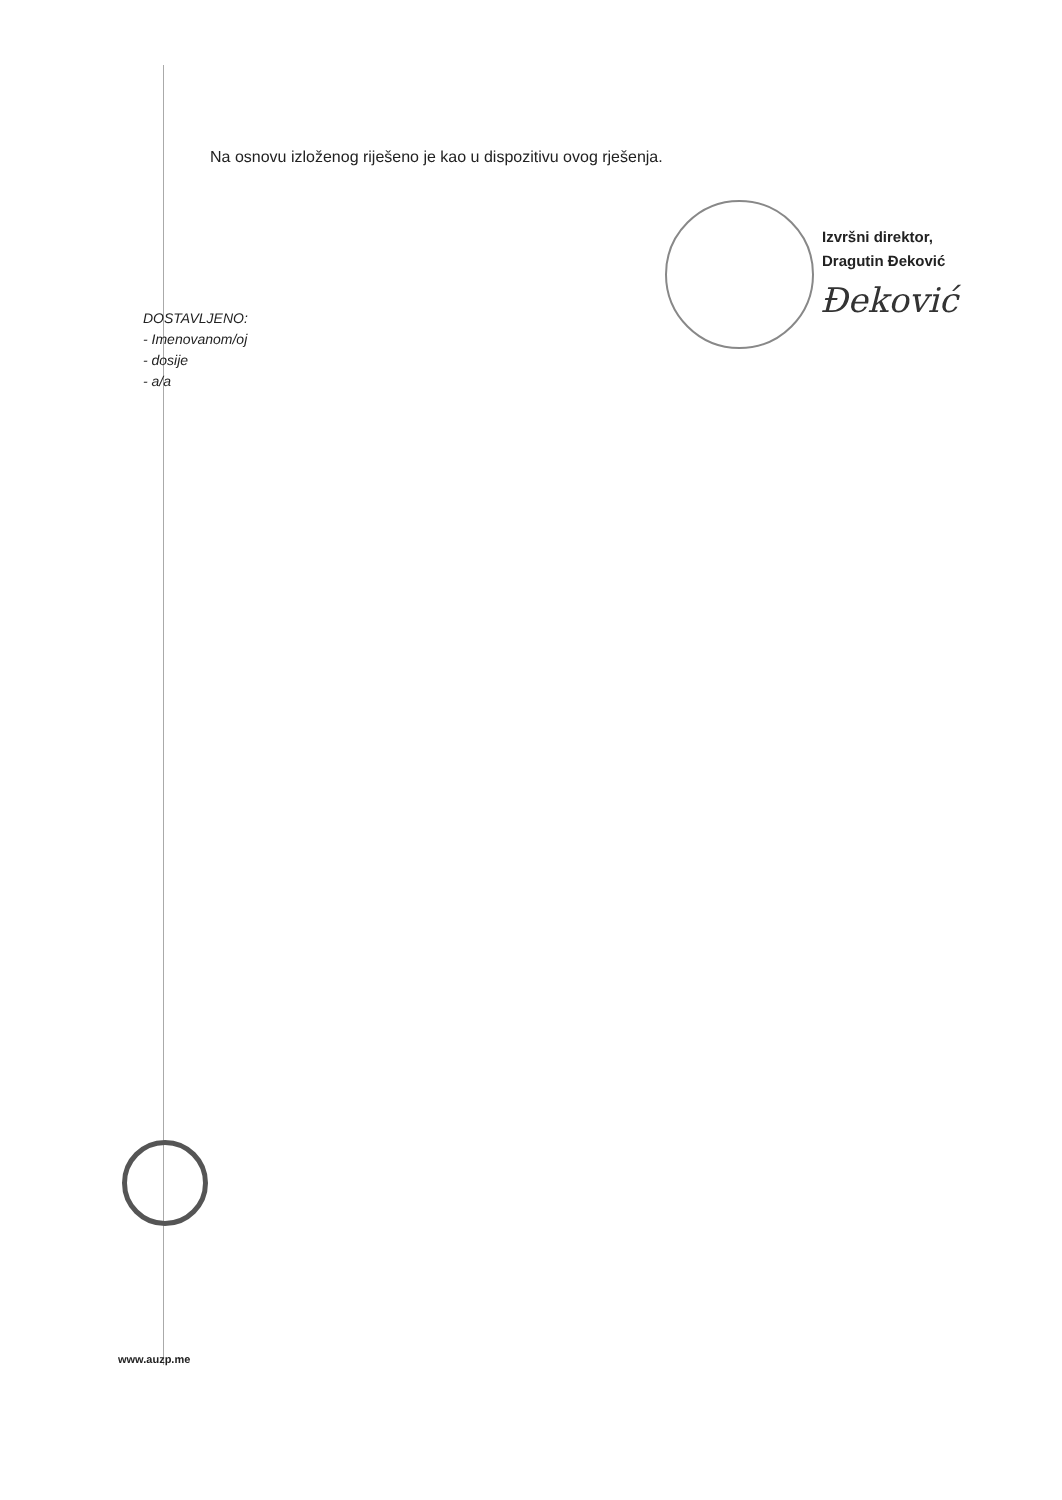Na osnovu izloženog riješeno je kao u dispozitivu ovog rješenja.
Izvršni direktor,
Dragutin Đeković
Đeković
DOSTAVLJENO:
- Imenovanom/oj
- dosije
- a/a
www.auzp.me